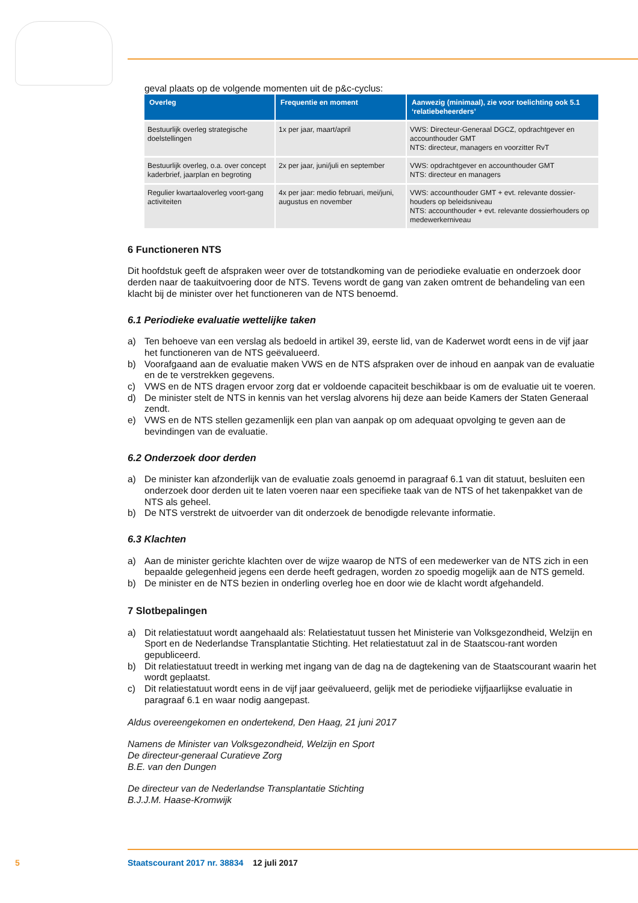geval plaats op de volgende momenten uit de p&c-cyclus:
| Overleg | Frequentie en moment | Aanwezig (minimaal), zie voor toelichting ook 5.1 ‘relatiebeheerders’ |
| --- | --- | --- |
| Bestuurlijk overleg strategische doelstellingen | 1x per jaar, maart/april | VWS: Directeur-Generaal DGCZ, opdrachtgever en accounthouder GMT NTS: directeur, managers en voorzitter RvT |
| Bestuurlijk overleg, o.a. over concept kaderbrief, jaarplan en begroting | 2x per jaar, juni/juli en september | VWS: opdrachtgever en accounthouder GMT NTS: directeur en managers |
| Regulier kwartaaloverleg voort-gang activiteiten | 4x per jaar: medio februari, mei/juni, augustus en november | VWS: accounthouder GMT + evt. relevante dossier-houders op beleidsniveau NTS: accounthouder + evt. relevante dossierhouders op medewerkerniveau |
6 Functioneren NTS
Dit hoofdstuk geeft de afspraken weer over de totstandkoming van de periodieke evaluatie en onderzoek door derden naar de taakuitvoering door de NTS. Tevens wordt de gang van zaken omtrent de behandeling van een klacht bij de minister over het functioneren van de NTS benoemd.
6.1 Periodieke evaluatie wettelijke taken
a) Ten behoeve van een verslag als bedoeld in artikel 39, eerste lid, van de Kaderwet wordt eens in de vijf jaar het functioneren van de NTS geëvalueerd.
b) Voorafgaand aan de evaluatie maken VWS en de NTS afspraken over de inhoud en aanpak van de evaluatie en de te verstrekken gegevens.
c) VWS en de NTS dragen ervoor zorg dat er voldoende capaciteit beschikbaar is om de evaluatie uit te voeren.
d) De minister stelt de NTS in kennis van het verslag alvorens hij deze aan beide Kamers der Staten Generaal zendt.
e) VWS en de NTS stellen gezamenlijk een plan van aanpak op om adequaat opvolging te geven aan de bevindingen van de evaluatie.
6.2 Onderzoek door derden
a) De minister kan afzonderlijk van de evaluatie zoals genoemd in paragraaf 6.1 van dit statuut, besluiten een onderzoek door derden uit te laten voeren naar een specifieke taak van de NTS of het takenpakket van de NTS als geheel.
b) De NTS verstrekt de uitvoerder van dit onderzoek de benodigde relevante informatie.
6.3 Klachten
a) Aan de minister gerichte klachten over de wijze waarop de NTS of een medewerker van de NTS zich in een bepaalde gelegenheid jegens een derde heeft gedragen, worden zo spoedig mogelijk aan de NTS gemeld.
b) De minister en de NTS bezien in onderling overleg hoe en door wie de klacht wordt afgehandeld.
7 Slotbepalingen
a) Dit relatiestatuut wordt aangehaald als: Relatiestatuut tussen het Ministerie van Volksgezondheid, Welzijn en Sport en de Nederlandse Transplantatie Stichting. Het relatiestatuut zal in de Staatscou-rant worden gepubliceerd.
b) Dit relatiestatuut treedt in werking met ingang van de dag na de dagtekening van de Staatscourant waarin het wordt geplaatst.
c) Dit relatiestatuut wordt eens in de vijf jaar geëvalueerd, gelijk met de periodieke vijfjaarlijkse evaluatie in paragraaf 6.1 en waar nodig aangepast.
Aldus overeengekomen en ondertekend, Den Haag, 21 juni 2017
Namens de Minister van Volksgezondheid, Welzijn en Sport
De directeur-generaal Curatieve Zorg
B.E. van den Dungen
De directeur van de Nederlandse Transplantatie Stichting
B.J.J.M. Haase-Kromwijk
5 Staatscourant 2017 nr. 38834 12 juli 2017